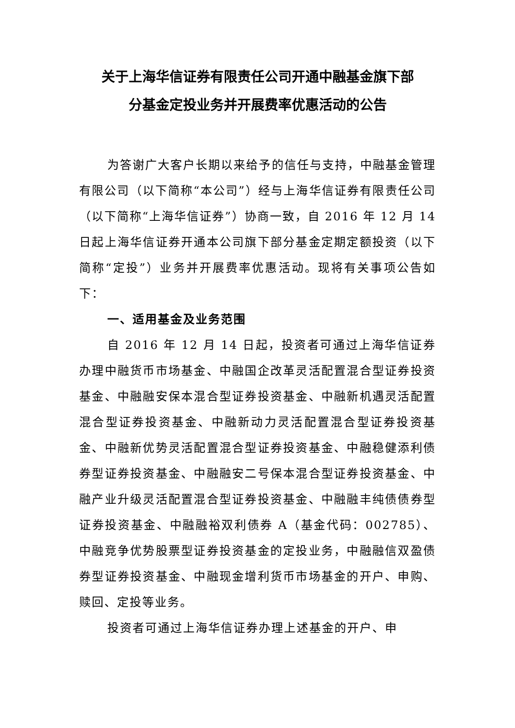关于上海华信证券有限责任公司开通中融基金旗下部
分基金定投业务并开展费率优惠活动的公告
为答谢广大客户长期以来给予的信任与支持，中融基金管理有限公司（以下简称“本公司”）经与上海华信证券有限责任公司（以下简称“上海华信证券”）协商一致，自 2016 年 12 月 14 日起上海华信证券开通本公司旗下部分基金定期定额投资（以下简称“定投”）业务并开展费率优惠活动。现将有关事项公告如下：
一、适用基金及业务范围
自 2016 年 12 月 14 日起，投资者可通过上海华信证券办理中融货币市场基金、中融国企改革灵活配置混合型证券投资基金、中融融安保本混合型证券投资基金、中融新机遇灵活配置混合型证券投资基金、中融新动力灵活配置混合型证券投资基金、中融新优势灵活配置混合型证券投资基金、中融稳健添利债券型证券投资基金、中融融安二号保本混合型证券投资基金、中融产业升级灵活配置混合型证券投资基金、中融融丰纯债债券型证券投资基金、中融融裕双利债券 A（基金代码：002785）、中融竞争优势股票型证券投资基金的定投业务，中融融信双盈债券型证券投资基金、中融现金增利货币市场基金的开户、申购、赎回、定投等业务。
投资者可通过上海华信证券办理上述基金的开户、申